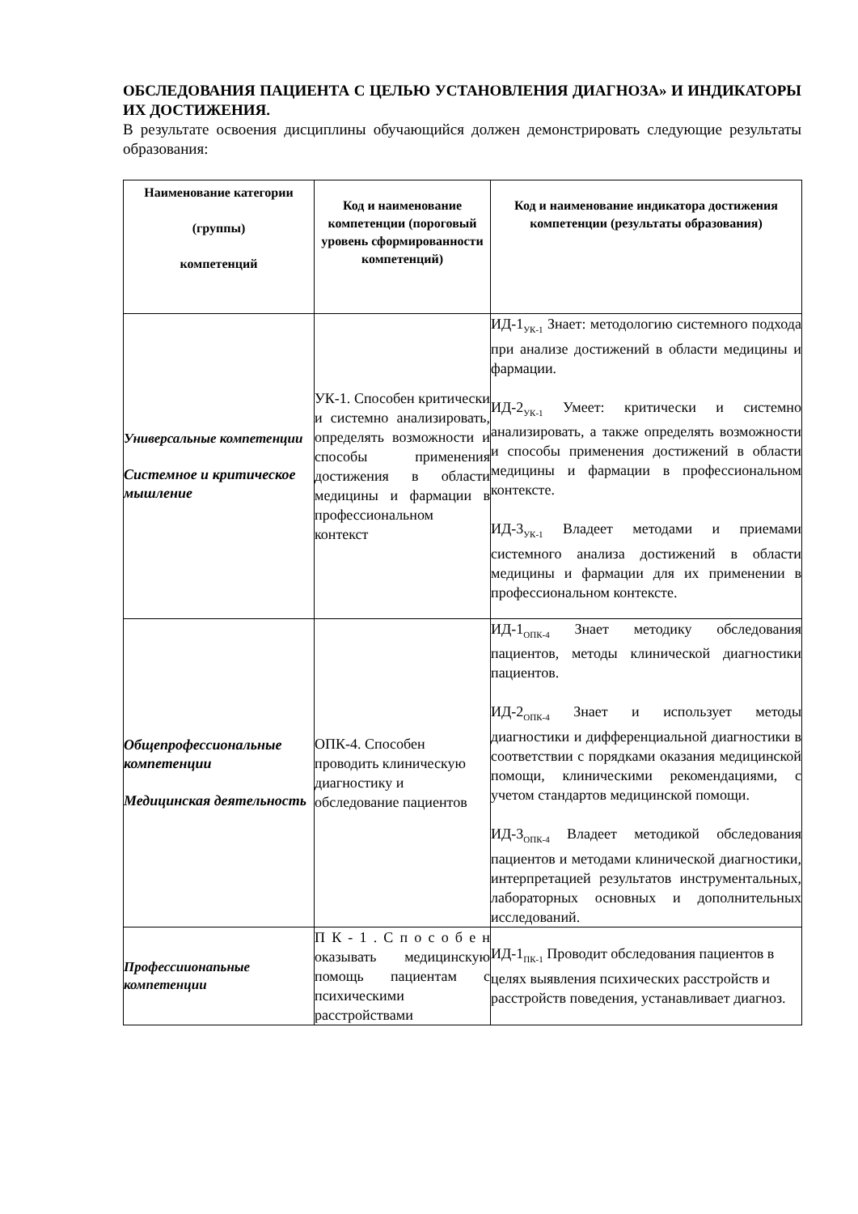ОБСЛЕДОВАНИЯ ПАЦИЕНТА С ЦЕЛЬЮ УСТАНОВЛЕНИЯ ДИАГНОЗА» И ИНДИКАТОРЫ ИХ ДОСТИЖЕНИЯ.
В результате освоения дисциплины обучающийся должен демонстрировать следующие результаты образования:
| Наименование категории (группы) компетенций | Код и наименование компетенции (пороговый уровень сформированности компетенций) | Код и наименование индикатора достижения компетенции (результаты образования) |
| --- | --- | --- |
| Универсальные компетенции Системное и критическое мышление | УК-1. Способен критически и системно анализировать, определять возможности и способы применения достижения в области медицины и фармации в профессиональном контекст | ИД-1<sub>УК-1</sub> Знает: методологию системного подхода при анализе достижений в области медицины и фармации. ИД-2<sub>УК-1</sub> Умеет: критически и системно анализировать, а также определять возможности и способы применения достижений в области медицины и фармации в профессиональном контексте. ИД-3<sub>УК-1</sub> Владеет методами и приемами системного анализа достижений в области медицины и фармации для их применении в профессиональном контексте. |
| Общепрофессиональные компетенции Медицинская деятельность | ОПК-4. Способен проводить клиническую диагностику и обследование пациентов | ИД-1<sub>ОПК-4</sub> Знает методику обследования пациентов, методы клинической диагностики пациентов. ИД-2<sub>ОПК-4</sub> Знает и использует методы диагностики и дифференциальной диагностики в соответствии с порядками оказания медицинской помощи, клиническими рекомендациями, с учетом стандартов медицинской помощи. ИД-3<sub>ОПК-4</sub> Владеет методикой обследования пациентов и методами клинической диагностики, интерпретацией результатов инструментальных, лабораторных основных и дополнительных исследований. |
| Профессиионапьные компетенции | П К - 1 . С п о с о б е н оказывать медицинскую помощь пациентам с психическими расстройствами | ИД-1<sub>ПК-1</sub> Проводит обследования пациентов в целях выявления психических расстройств и расстройств поведения, устанавливает диагноз. |